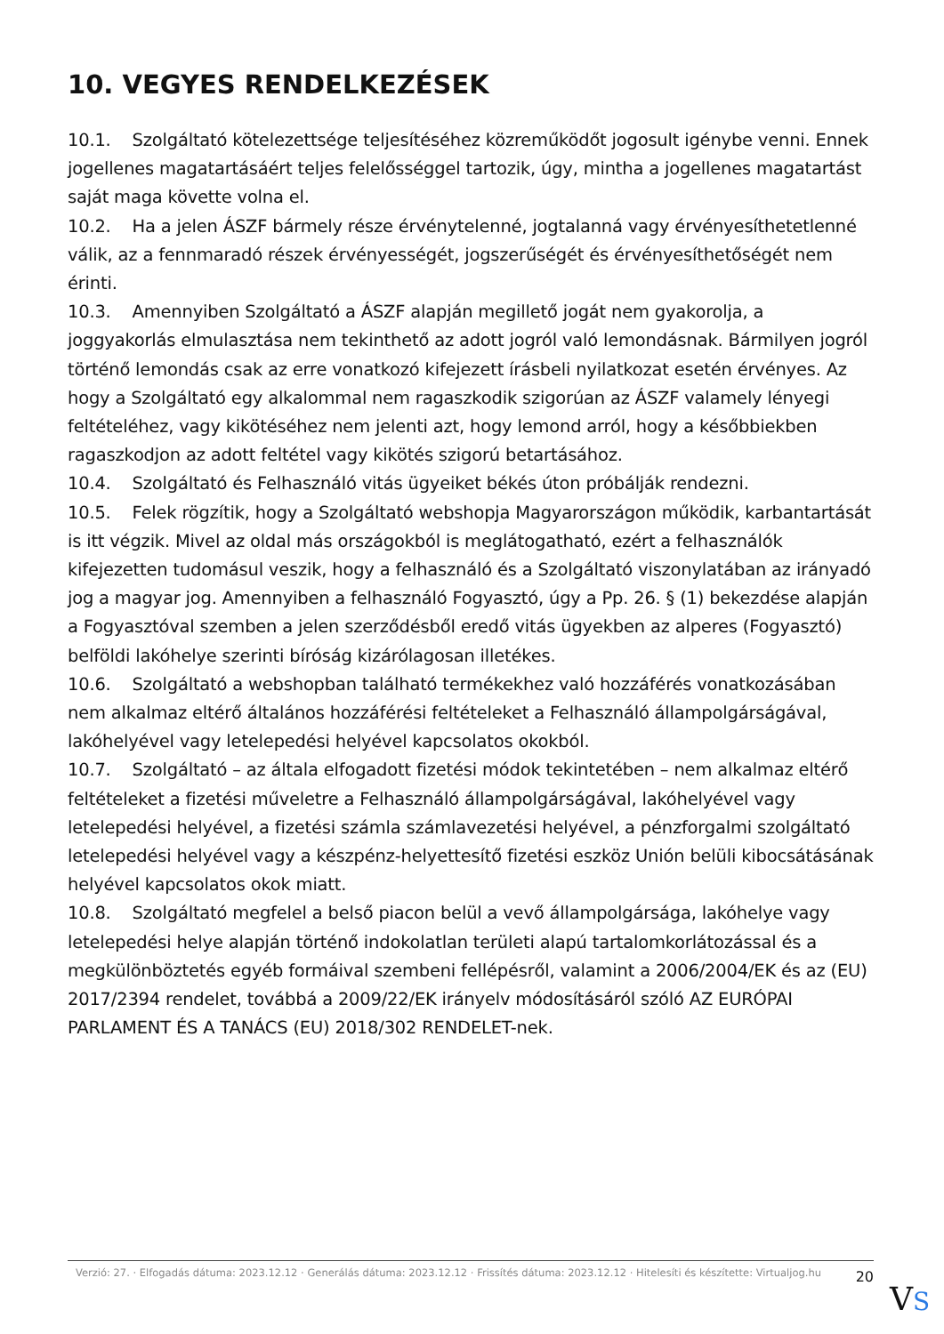10. VEGYES RENDELKEZÉSEK
10.1. Szolgáltató kötelezettsége teljesítéséhez közreműködőt jogosult igénybe venni. Ennek jogellenes magatartásáért teljes felelősséggel tartozik, úgy, mintha a jogellenes magatartást saját maga követte volna el.
10.2. Ha a jelen ÁSZF bármely része érvénytelenné, jogtalanná vagy érvényesíthetetlenné válik, az a fennmaradó részek érvényességét, jogszerűségét és érvényesíthetőségét nem érinti.
10.3. Amennyiben Szolgáltató a ÁSZF alapján megillető jogát nem gyakorolja, a joggyakorlás elmulasztása nem tekinthető az adott jogról való lemondásnak. Bármilyen jogról történő lemondás csak az erre vonatkozó kifejezett írásbeli nyilatkozat esetén érvényes. Az hogy a Szolgáltató egy alkalommal nem ragaszkodik szigorúan az ÁSZF valamely lényegi feltételéhez, vagy kikötéséhez nem jelenti azt, hogy lemond arról, hogy a későbbiekben ragaszkodjon az adott feltétel vagy kikötés szigorú betartásához.
10.4. Szolgáltató és Felhasználó vitás ügyeiket békés úton próbálják rendezni.
10.5. Felek rögzítik, hogy a Szolgáltató webshopja Magyarországon működik, karbantartását is itt végzik. Mivel az oldal más országokból is meglátogatható, ezért a felhasználók kifejezetten tudomásul veszik, hogy a felhasználó és a Szolgáltató viszonylatában az irányadó jog a magyar jog. Amennyiben a felhasználó Fogyasztó, úgy a Pp. 26. § (1) bekezdése alapján a Fogyasztóval szemben a jelen szerződésből eredő vitás ügyekben az alperes (Fogyasztó) belföldi lakóhelye szerinti bíróság kizárólagosan illetékes.
10.6. Szolgáltató a webshopban található termékekhez való hozzáférés vonatkozásában nem alkalmaz eltérő általános hozzáférési feltételeket a Felhasználó állampolgárságával, lakóhelyével vagy letelepedési helyével kapcsolatos okokból.
10.7. Szolgáltató – az általa elfogadott fizetési módok tekintetében – nem alkalmaz eltérő feltételeket a fizetési műveletre a Felhasználó állampolgárságával, lakóhelyével vagy letelepedési helyével, a fizetési számla számlavezetési helyével, a pénzforgalmi szolgáltató letelepedési helyével vagy a készpénz-helyettesítő fizetési eszköz Unión belüli kibocsátásának helyével kapcsolatos okok miatt.
10.8. Szolgáltató megfelel a belső piacon belül a vevő állampolgársága, lakóhelye vagy letelepedési helye alapján történő indokolatlan területi alapú tartalomkorlátozással és a megkülönböztetés egyéb formáival szembeni fellépésről, valamint a 2006/2004/EK és az (EU) 2017/2394 rendelet, továbbá a 2009/22/EK irányelv módosításáról szóló AZ EURÓPAI PARLAMENT ÉS A TANÁCS (EU) 2018/302 RENDELET-nek.
Verzió: 27. · Elfogadás dátuma: 2023.12.12 · Generálás dátuma: 2023.12.12 · Frissítés dátuma: 2023.12.12 · Hitelesíti és készítette: Virtualjog.hu
20
VS